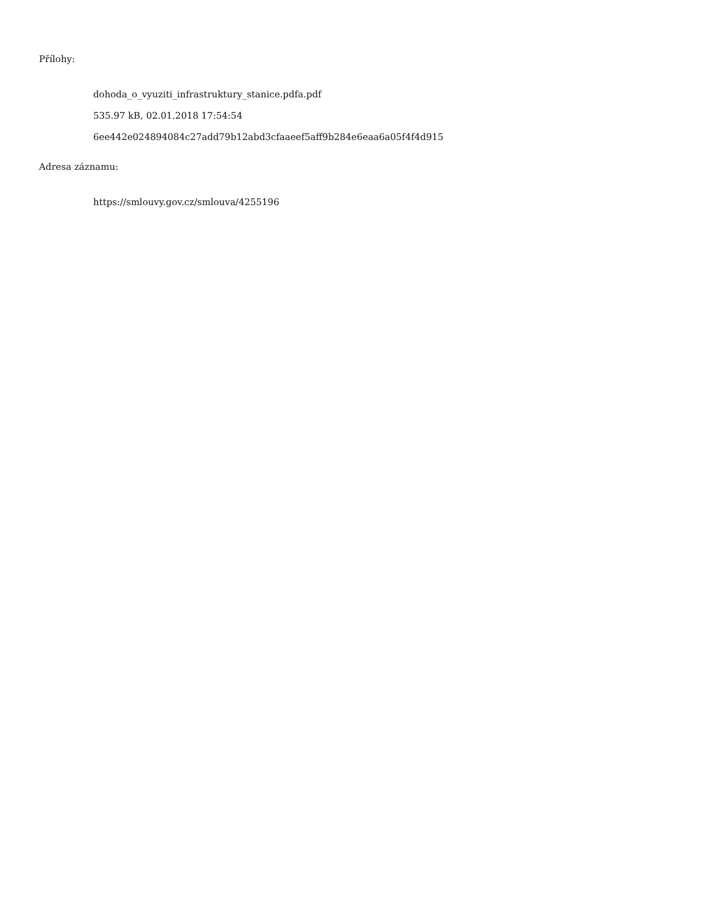Přílohy:
dohoda_o_vyuziti_infrastruktury_stanice.pdfa.pdf
535.97 kB, 02.01.2018 17:54:54
6ee442e024894084c27add79b12abd3cfaaeef5aff9b284e6eaa6a05f4f4d915
Adresa záznamu:
https://smlouvy.gov.cz/smlouva/4255196